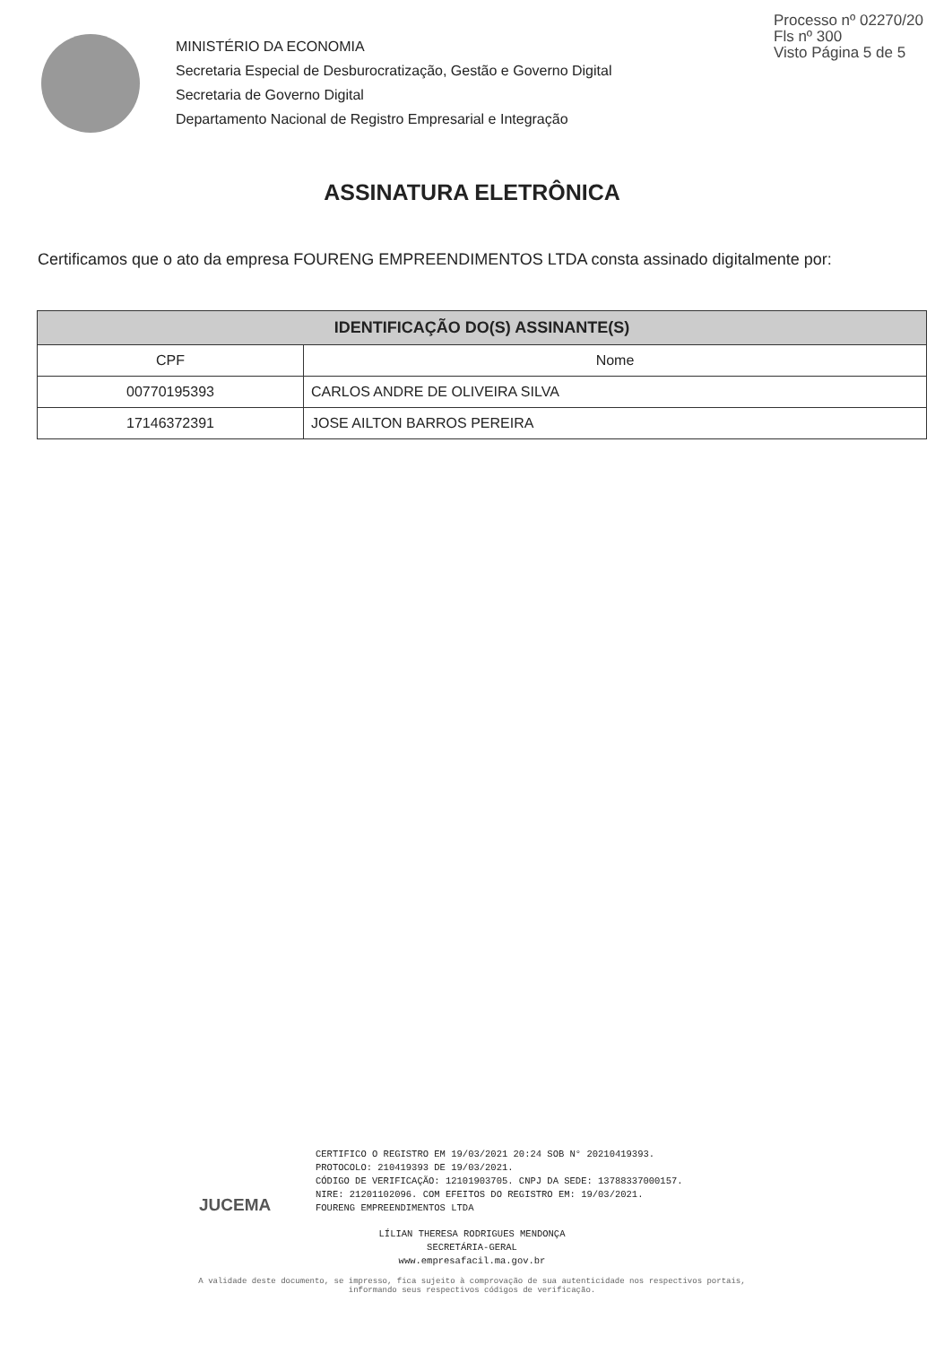Processo nº 02270/20
Fls nº 300
Visto Página 5 de 5
MINISTÉRIO DA ECONOMIA
Secretaria Especial de Desburocratização, Gestão e Governo Digital
Secretaria de Governo Digital
Departamento Nacional de Registro Empresarial e Integração
ASSINATURA ELETRÔNICA
Certificamos que o ato da empresa FOURENG EMPREENDIMENTOS LTDA consta assinado digitalmente por:
| IDENTIFICAÇÃO DO(S) ASSINANTE(S) | |
| --- | --- |
| CPF | Nome |
| 00770195393 | CARLOS ANDRE DE OLIVEIRA SILVA |
| 17146372391 | JOSE AILTON BARROS PEREIRA |
JUCEMA
CERTIFICO O REGISTRO EM 19/03/2021 20:24 SOB N° 20210419393.
PROTOCOLO: 210419393 DE 19/03/2021.
CÓDIGO DE VERIFICAÇÃO: 12101903705. CNPJ DA SEDE: 13788337000157.
NIRE: 21201102096. COM EFEITOS DO REGISTRO EM: 19/03/2021.
FOURENG EMPREENDIMENTOS LTDA
LÍLIAN THERESA RODRIGUES MENDONÇA
SECRETÁRIA-GERAL
www.empresafacil.ma.gov.br
A validade deste documento, se impresso, fica sujeito à comprovação de sua autenticidade nos respectivos portais,
informando seus respectivos códigos de verificação.